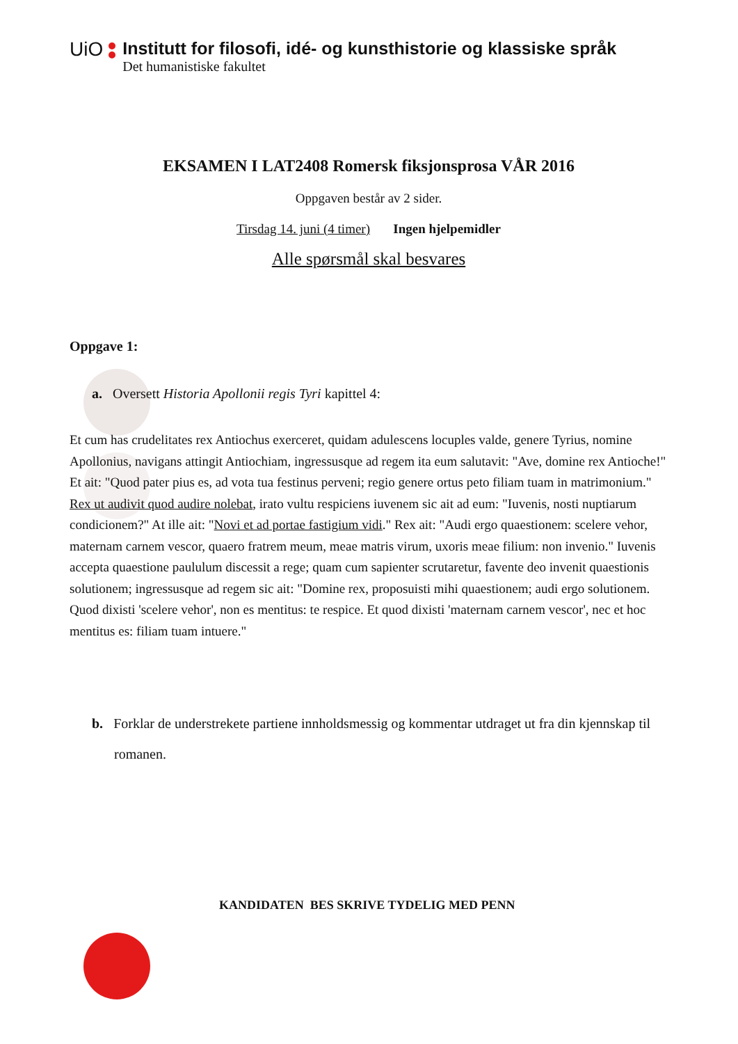UiO Institutt for filosofi, idé- og kunsthistorie og klassiske språk
Det humanistiske fakultet
EKSAMEN I LAT2408 Romersk fiksjonsprosa VÅR 2016
Oppgaven består av 2 sider.
Tirsdag 14. juni (4 timer) Ingen hjelpemidler
Alle spørsmål skal besvares
Oppgave 1:
a. Oversett Historia Apollonii regis Tyri kapittel 4:
Et cum has crudelitates rex Antiochus exerceret, quidam adulescens locuples valde, genere Tyrius, nomine Apollonius, navigans attingit Antiochiam, ingressusque ad regem ita eum salutavit: "Ave, domine rex Antioche!" Et ait: "Quod pater pius es, ad vota tua festinus perveni; regio genere ortus peto filiam tuam in matrimonium." Rex ut audivit quod audire nolebat, irato vultu respiciens iuvenem sic ait ad eum: "Iuvenis, nosti nuptiarum condicionem?" At ille ait: "Novi et ad portae fastigium vidi." Rex ait: "Audi ergo quaestionem: scelere vehor, maternam carnem vescor, quaero fratrem meum, meae matris virum, uxoris meae filium: non invenio." Iuvenis accepta quaestione paululum discessit a rege; quam cum sapienter scrutaretur, favente deo invenit quaestionis solutionem; ingressusque ad regem sic ait: "Domine rex, proposuisti mihi quaestionem; audi ergo solutionem. Quod dixisti 'scelere vehor', non es mentitus: te respice. Et quod dixisti 'maternam carnem vescor', nec et hoc mentitus es: filiam tuam intuere."
b. Forklar de understrekete partiene innholdsmessig og kommentar utdraget ut fra din kjennskap til romanen.
KANDIDATEN BES SKRIVE TYDELIG MED PENN